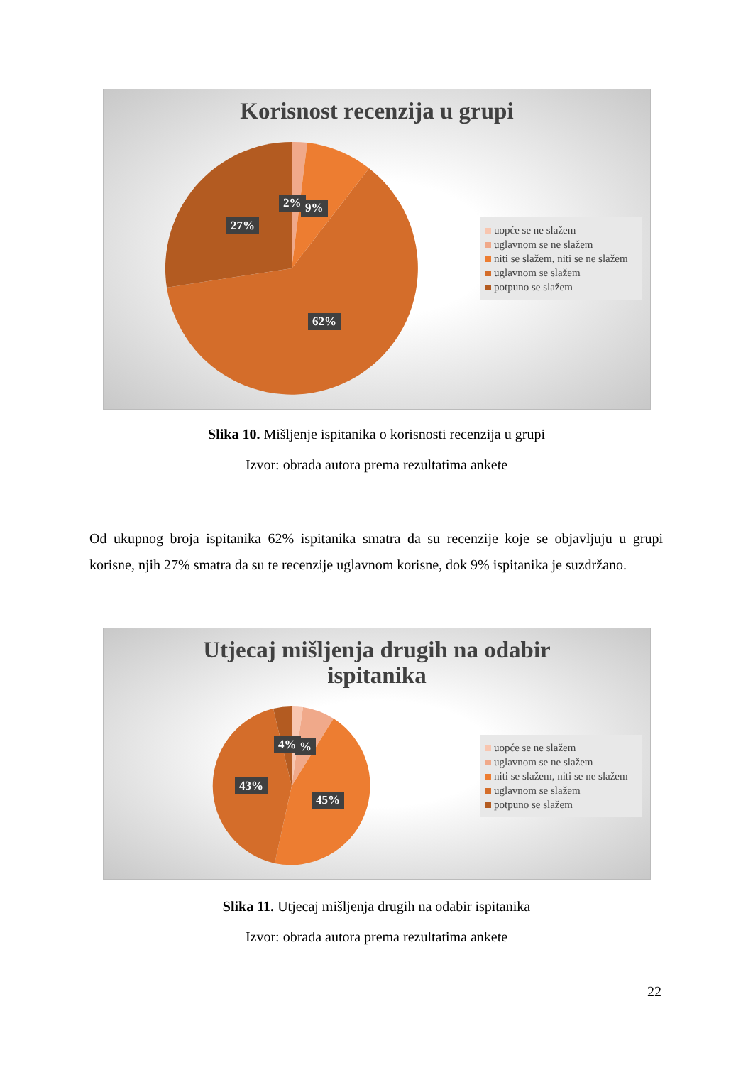Korisnost recenzija u grupi
2% 9%
27%
62%
uopće se ne slažem
uglavnom se ne slažem
niti se slažem, niti se ne slažem
uglavnom se slažem
potpuno se slažem
Slika 10. Mišljenje ispitanika o korisnosti recenzija u grupi
Izvor: obrada autora prema rezultatima ankete
Od ukupnog broja ispitanika 62% ispitanika smatra da su recenzije koje se objavljuju u grupi korisne, njih 27% smatra da su te recenzije uglavnom korisne, dok 9% ispitanika je suzdržano.
Utjecaj mišljenja drugih na odabir
ispitanika
4% %
43%
45%
uopće se ne slažem
uglavnom se ne slažem
niti se slažem, niti se ne slažem
uglavnom se slažem
potpuno se slažem
Slika 11. Utjecaj mišljenja drugih na odabir ispitanika
Izvor: obrada autora prema rezultatima ankete
22